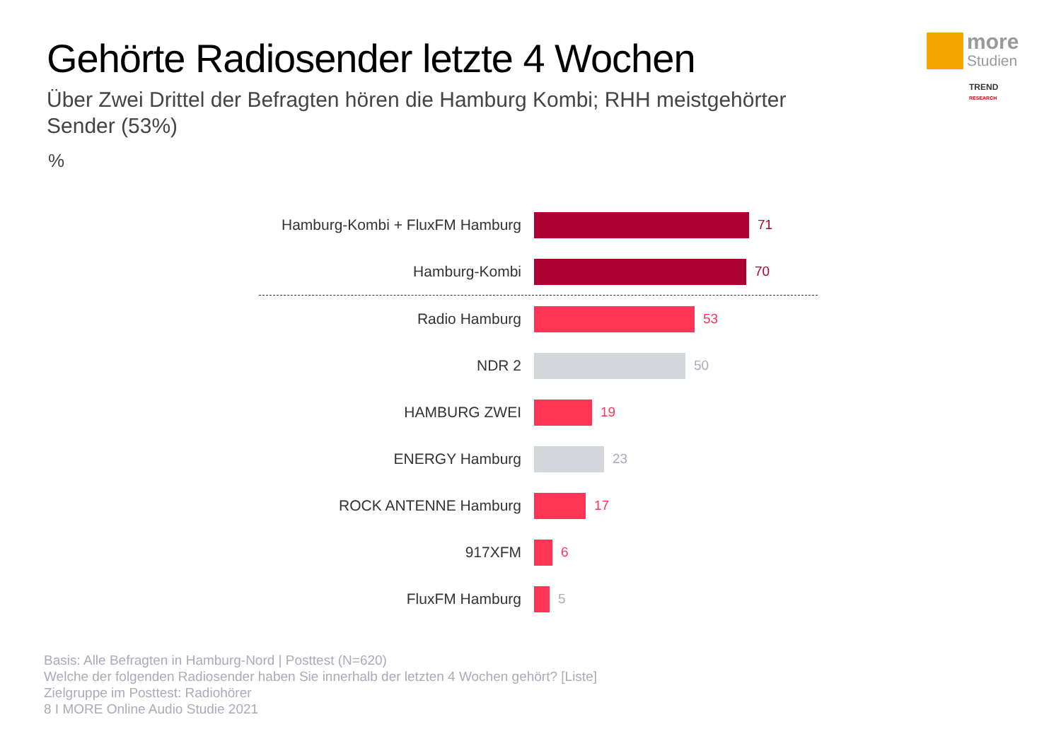Gehörte Radiosender letzte 4 Wochen
Über Zwei Drittel der Befragten hören die Hamburg Kombi; RHH meistgehörter Sender (53%)
%
more
Studien
TREND RESEARCH
Hamburg-Kombi + FluxFM Hamburg
71
Hamburg-Kombi 70
Radio Hamburg 53
NDR 2 50
HAMBURG ZWEI 19
ENERGY Hamburg 23
ROCK ANTENNE Hamburg 17
917XFM 6
FluxFM Hamburg 5
Basis: Alle Befragten in Hamburg-Nord | Posttest (N=620)
Welche der folgenden Radiosender haben Sie innerhalb der letzten 4 Wochen gehört? [Liste]
Zielgruppe im Posttest: Radiohörer
8 I MORE Online Audio Studie 2021